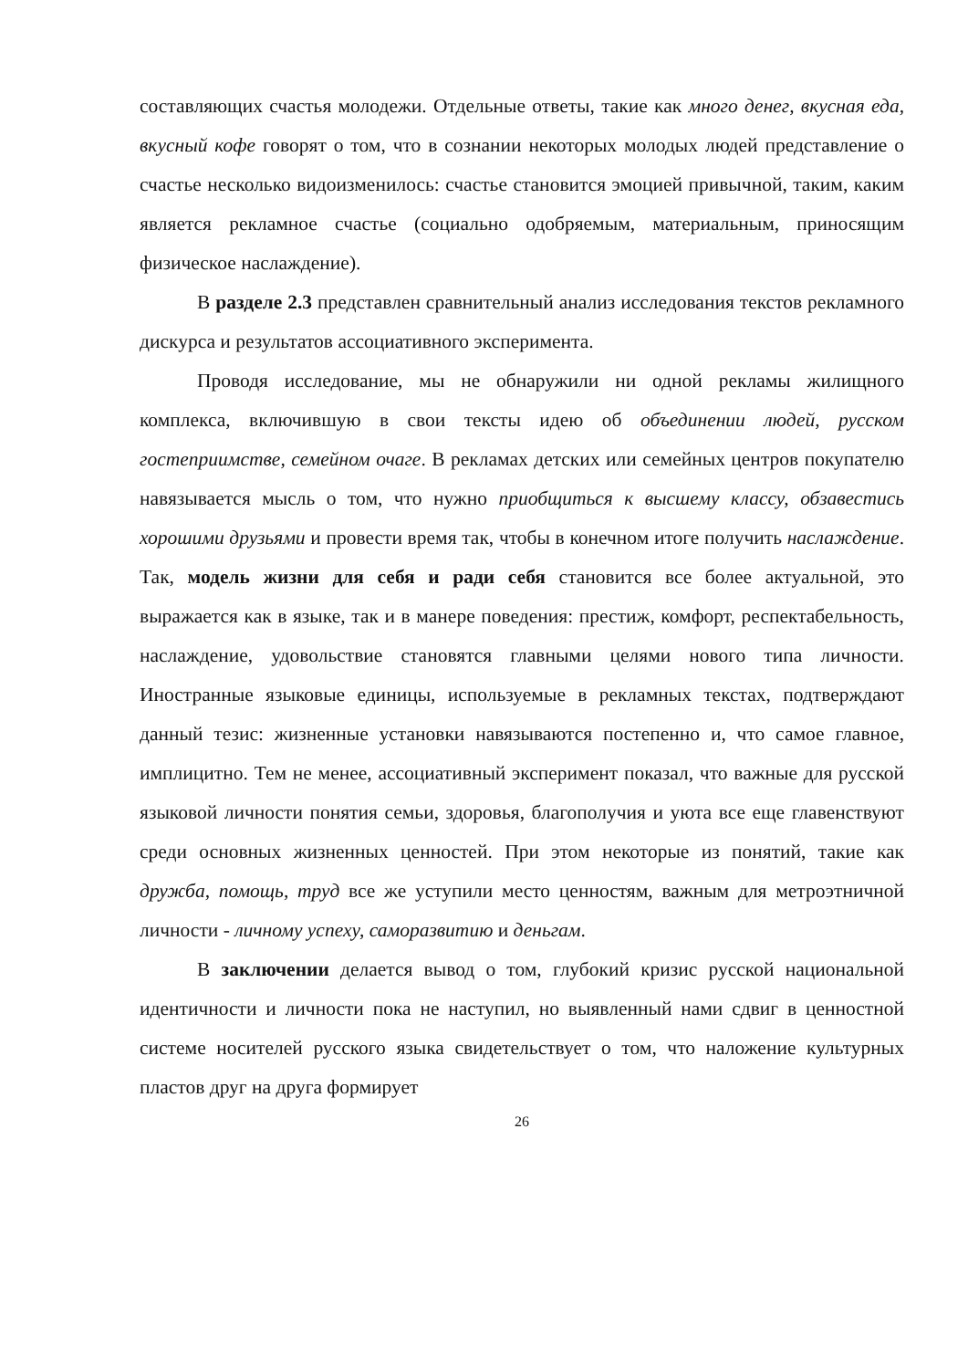составляющих счастья молодежи. Отдельные ответы, такие как много денег, вкусная еда, вкусный кофе говорят о том, что в сознании некоторых молодых людей представление о счастье несколько видоизменилось: счастье становится эмоцией привычной, таким, каким является рекламное счастье (социально одобряемым, материальным, приносящим физическое наслаждение).
В разделе 2.3 представлен сравнительный анализ исследования текстов рекламного дискурса и результатов ассоциативного эксперимента.
Проводя исследование, мы не обнаружили ни одной рекламы жилищного комплекса, включившую в свои тексты идею об объединении людей, русском гостеприимстве, семейном очаге. В рекламах детских или семейных центров покупателю навязывается мысль о том, что нужно приобщиться к высшему классу, обзавестись хорошими друзьями и провести время так, чтобы в конечном итоге получить наслаждение. Так, модель жизни для себя и ради себя становится все более актуальной, это выражается как в языке, так и в манере поведения: престиж, комфорт, респектабельность, наслаждение, удовольствие становятся главными целями нового типа личности. Иностранные языковые единицы, используемые в рекламных текстах, подтверждают данный тезис: жизненные установки навязываются постепенно и, что самое главное, имплицитно. Тем не менее, ассоциативный эксперимент показал, что важные для русской языковой личности понятия семьи, здоровья, благополучия и уюта все еще главенствуют среди основных жизненных ценностей. При этом некоторые из понятий, такие как дружба, помощь, труд все же уступили место ценностям, важным для метроэтничной личности - личному успеху, саморазвитию и деньгам.
В заключении делается вывод о том, глубокий кризис русской национальной идентичности и личности пока не наступил, но выявленный нами сдвиг в ценностной системе носителей русского языка свидетельствует о том, что наложение культурных пластов друг на друга формирует
26